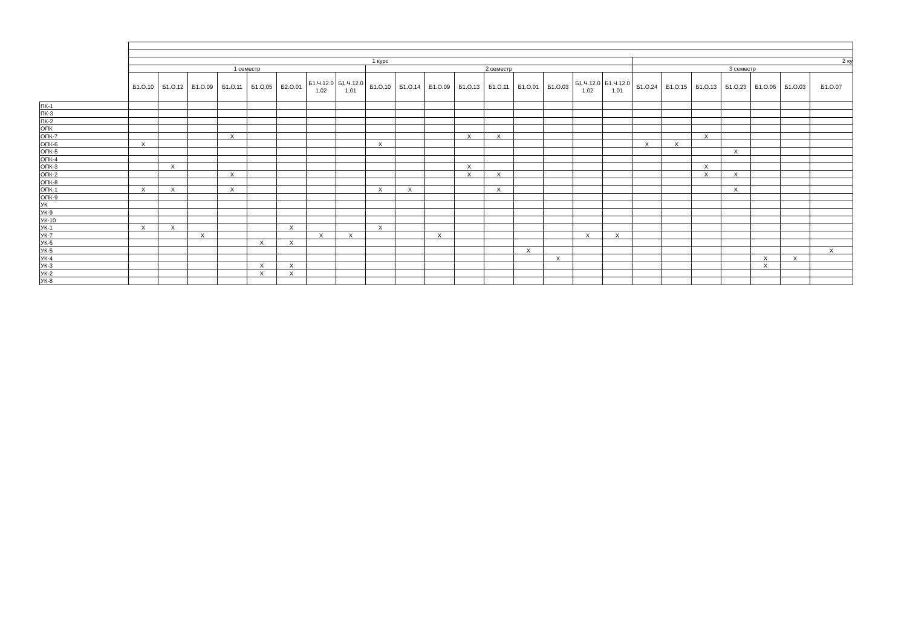| | 1 курс | | | | | | | | | | | | | | | | | 2 ку | | | | | | |
| --- | --- | --- | --- | --- | --- | --- | --- | --- | --- | --- | --- | --- | --- | --- | --- | --- | --- | --- | --- | --- | --- | --- | --- | --- |
| | 1 семестр | | | | | | | | 2 семестр | | | | | | | | | 3 семестр | | | | | | |
| | Б1.О.10 | Б1.О.12 | Б1.О.09 | Б1.О.11 | Б1.О.05 | Б2.О.01 | Б1.Ч.12.0 1.02 | Б1.Ч.12.0 1.01 | Б1.О.10 | Б1.О.14 | Б1.О.09 | Б1.О.13 | Б1.О.11 | Б1.О.01 | Б1.О.03 | Б1.Ч.12.0 1.02 | Б1.Ч.12.0 1.01 | Б1.О.24 | Б1.О.15 | Б1.О.13 | Б1.О.23 | Б1.О.06 | Б1.О.03 | Б1.О.07 |
| ПК-1 | | | | | | | | | | | | | | | | | | | | | | | | |
| ПК-3 | | | | | | | | | | | | | | | | | | | | | | | | |
| ПК-2 | | | | | | | | | | | | | | | | | | | | | | | | |
| ОПК | | | | | | | | | | | | | | | | | | | | | | | | |
| ОПК-7 | | | | X | | | | | | | | X | X | | | | | | | X | | | | |
| ОПК-6 | X | | | | | | | | X | | | | | | | | | X | X | | | | | |
| ОПК-5 | | | | | | | | | | | | | | | | | | | | | X | | | |
| ОПК-4 | | | | | | | | | | | | | | | | | | | | | | | | |
| ОПК-3 | | X | | | | | | | | | | X | | | | | | | | X | | | | |
| ОПК-2 | | | | X | | | | | | | | X | X | | | | | | | X | X | | | |
| ОПК-8 | | | | | | | | | | | | | | | | | | | | | | | | |
| ОПК-1 | X | X | | X | | | | | X | X | | | X | | | | | | | | X | | | |
| ОПК-9 | | | | | | | | | | | | | | | | | | | | | | | | |
| УК | | | | | | | | | | | | | | | | | | | | | | | | |
| УК-9 | | | | | | | | | | | | | | | | | | | | | | | | |
| УК-10 | | | | | | | | | | | | | | | | | | | | | | | | |
| УК-1 | X | X | | | | X | | | X | | | | | | | | | | | | | | | |
| УК-7 | | | X | | | | X | X | | | X | | | | | X | X | | | | | | | |
| УК-6 | | | | | X | X | | | | | | | | | | | | | | | | | | |
| УК-5 | | | | | | | | | | | | | | X | | | | | | | | | | X |
| УК-4 | | | | | | | | | | | | | | | X | | | | | | | X | X | |
| УК-3 | | | | | X | X | | | | | | | | | | | | | | | | X | | |
| УК-2 | | | | | X | X | | | | | | | | | | | | | | | | | | |
| УК-8 | | | | | | | | | | | | | | | | | | | | | | | | |